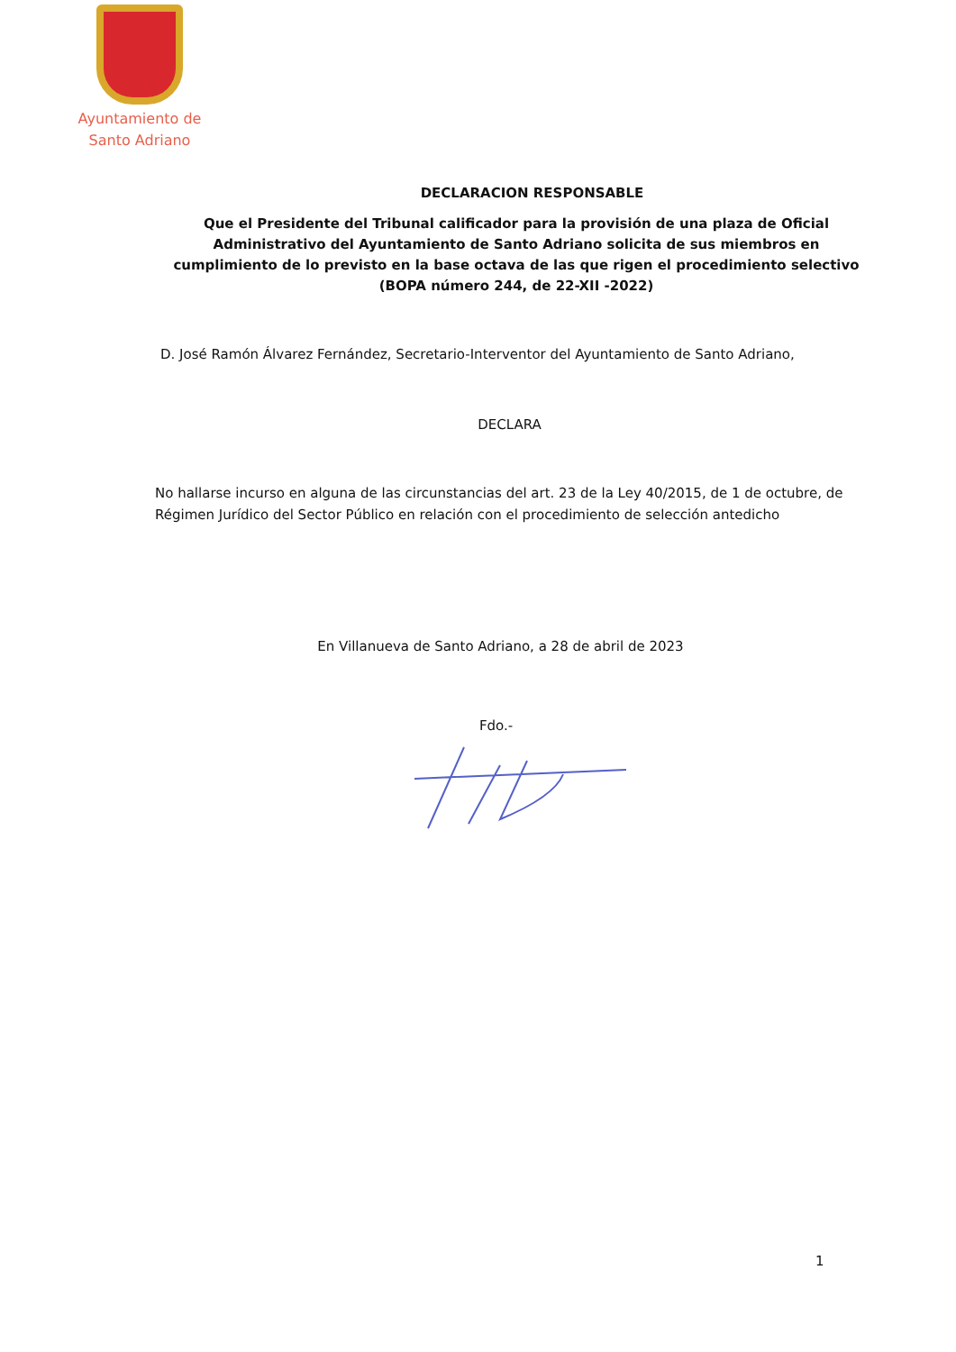Ayuntamiento de
Santo Adriano
DECLARACION RESPONSABLE
Que el Presidente del Tribunal calificador para la provisión de una plaza de Oficial Administrativo del Ayuntamiento de Santo Adriano solicita de sus miembros en cumplimiento de lo previsto en la base octava de las que rigen el procedimiento selectivo (BOPA número 244, de 22-XII -2022)
D. José Ramón Álvarez Fernández, Secretario-Interventor del Ayuntamiento de Santo Adriano,
DECLARA
No hallarse incurso en alguna de las circunstancias del art. 23 de la Ley 40/2015, de 1 de octubre, de Régimen Jurídico del Sector Público en relación con el procedimiento de selección antedicho
En Villanueva de Santo Adriano, a 28 de abril de 2023
Fdo.-
1